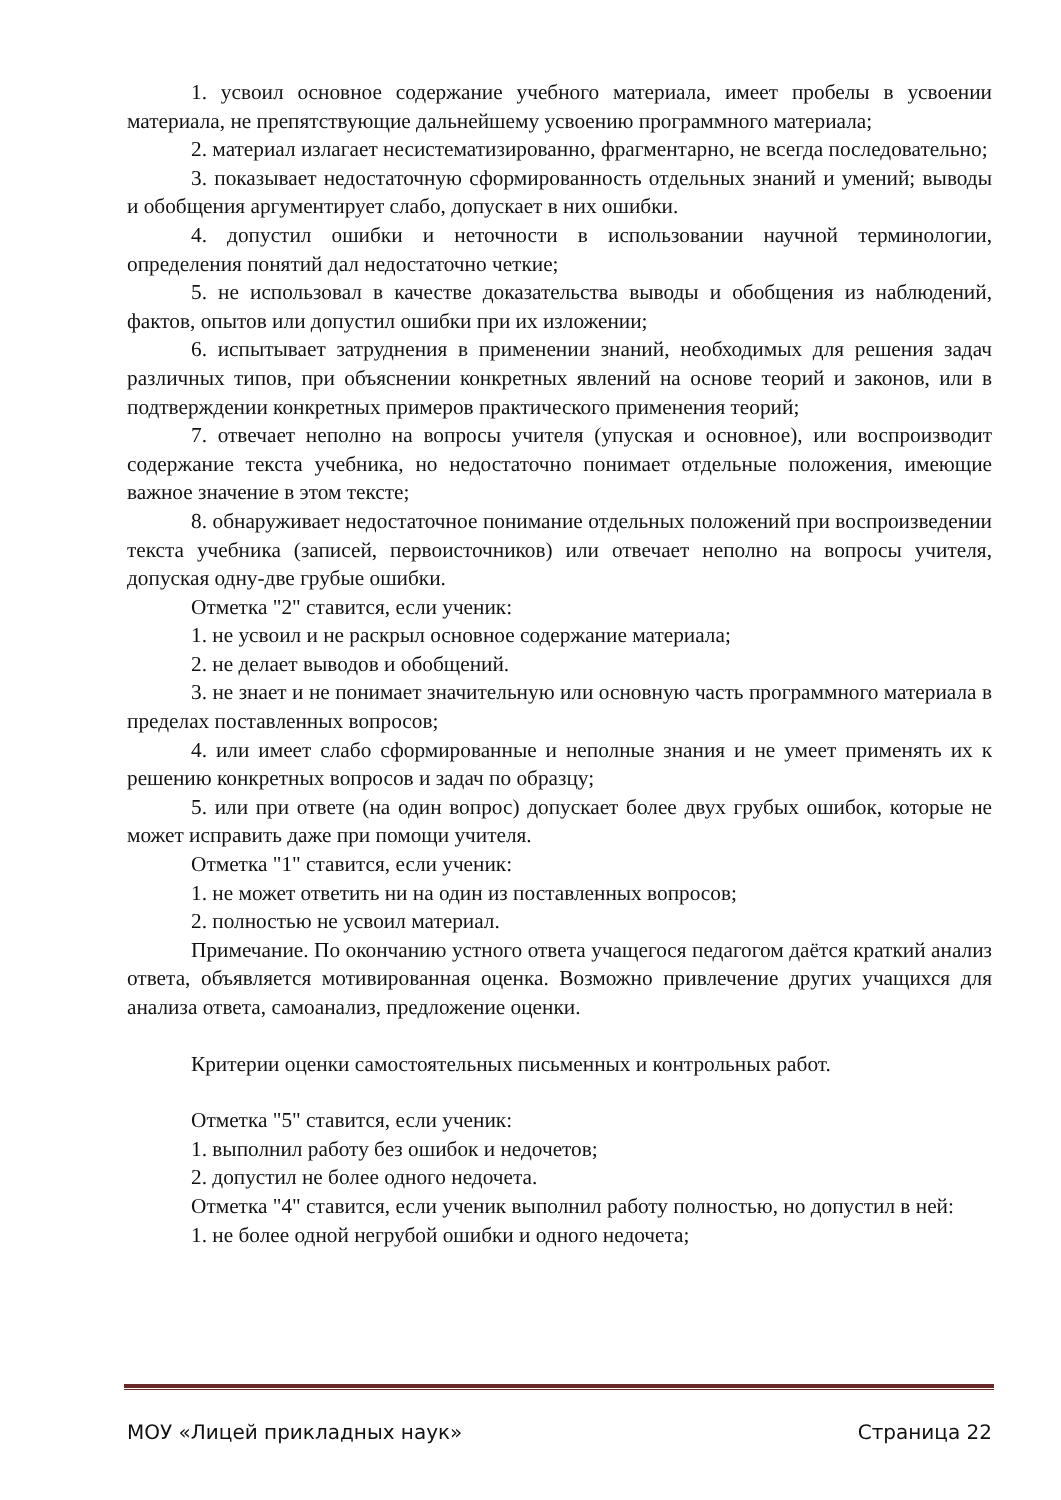1. усвоил основное содержание учебного материала, имеет пробелы в усвоении материала, не препятствующие дальнейшему усвоению программного материала;
2. материал излагает несистематизированно, фрагментарно, не всегда последовательно;
3. показывает недостаточную сформированность отдельных знаний и умений; выводы и обобщения аргументирует слабо, допускает в них ошибки.
4. допустил ошибки и неточности в использовании научной терминологии, определения понятий дал недостаточно четкие;
5. не использовал в качестве доказательства выводы и обобщения из наблюдений, фактов, опытов или допустил ошибки при их изложении;
6. испытывает затруднения в применении знаний, необходимых для решения задач различных типов, при объяснении конкретных явлений на основе теорий и законов, или в подтверждении конкретных примеров практического применения теорий;
7. отвечает неполно на вопросы учителя (упуская и основное), или воспроизводит содержание текста учебника, но недостаточно понимает отдельные положения, имеющие важное значение в этом тексте;
8. обнаруживает недостаточное понимание отдельных положений при воспроизведении текста учебника (записей, первоисточников) или отвечает неполно на вопросы учителя, допуская одну-две грубые ошибки.
Отметка "2" ставится, если ученик:
1. не усвоил и не раскрыл основное содержание материала;
2. не делает выводов и обобщений.
3. не знает и не понимает значительную или основную часть программного материала в пределах поставленных вопросов;
4. или имеет слабо сформированные и неполные знания и не умеет применять их к решению конкретных вопросов и задач по образцу;
5. или при ответе (на один вопрос) допускает более двух грубых ошибок, которые не может исправить даже при помощи учителя.
Отметка "1" ставится, если ученик:
1. не может ответить ни на один из поставленных вопросов;
2. полностью не усвоил материал.
Примечание. По окончанию устного ответа учащегося педагогом даётся краткий анализ ответа, объявляется мотивированная оценка. Возможно привлечение других учащихся для анализа ответа, самоанализ, предложение оценки.
Критерии оценки самостоятельных письменных и контрольных работ.
Отметка "5" ставится, если ученик:
1. выполнил работу без ошибок и недочетов;
2. допустил не более одного недочета.
Отметка "4" ставится, если ученик выполнил работу полностью, но допустил в ней:
1. не более одной негрубой ошибки и одного недочета;
МОУ «Лицей прикладных наук» Страница 22